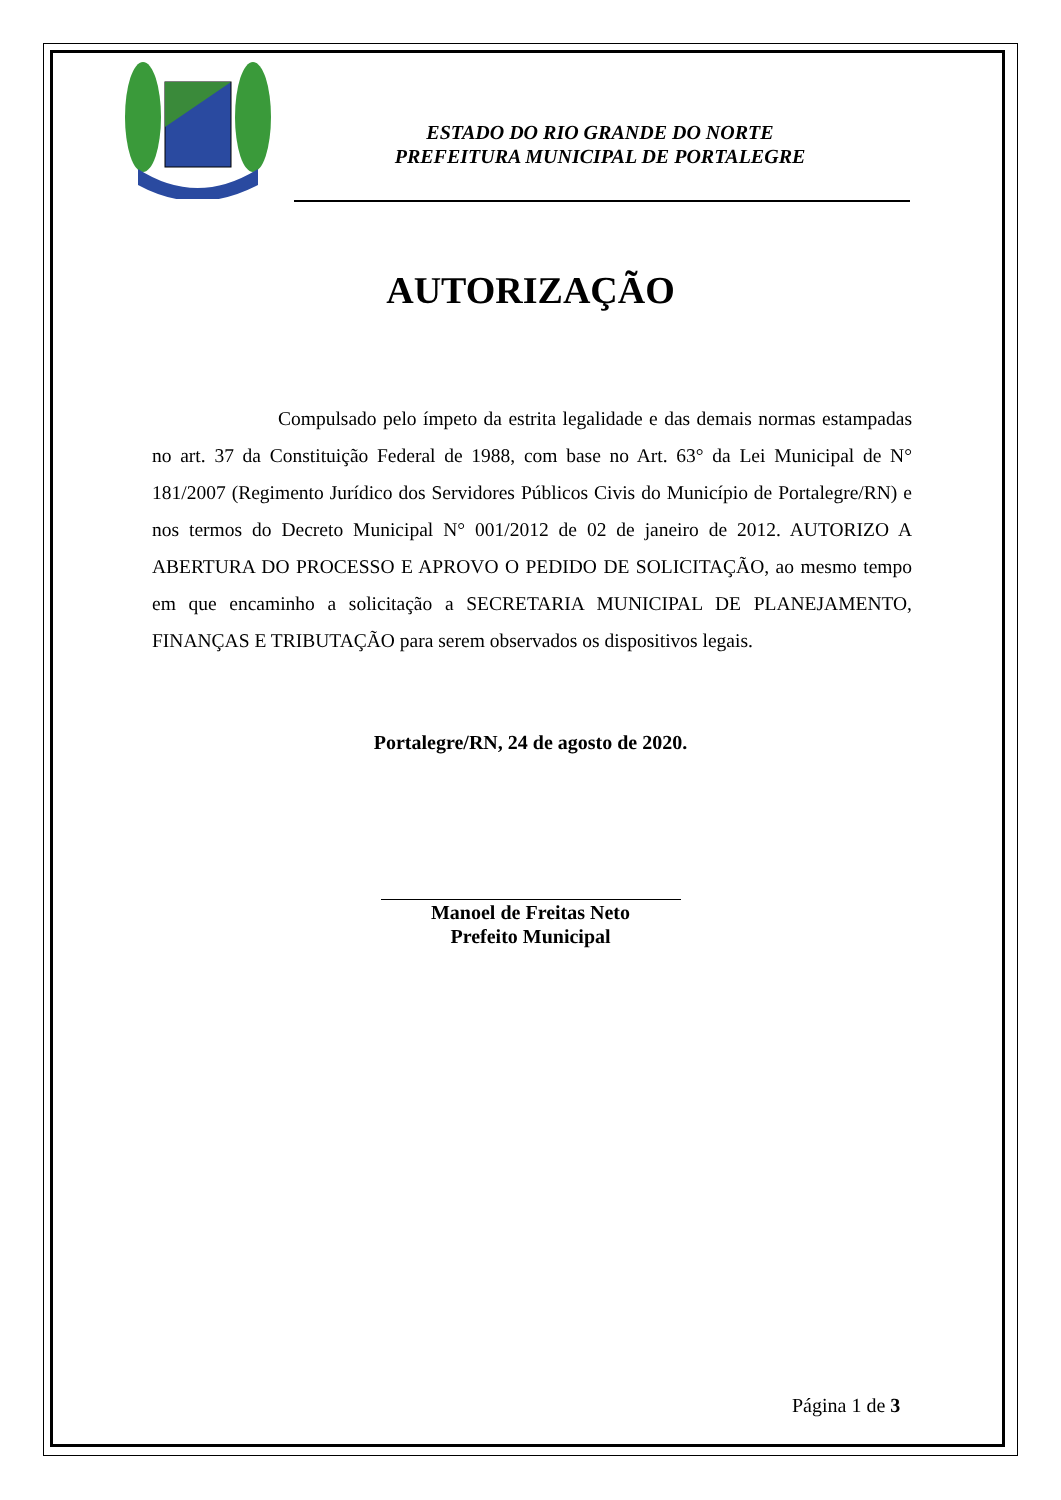ESTADO DO RIO GRANDE DO NORTE
PREFEITURA MUNICIPAL DE PORTALEGRE
AUTORIZAÇÃO
Compulsado pelo ímpeto da estrita legalidade e das demais normas estampadas no art. 37 da Constituição Federal de 1988, com base no Art. 63° da Lei Municipal de N° 181/2007 (Regimento Jurídico dos Servidores Públicos Civis do Município de Portalegre/RN) e nos termos do Decreto Municipal N° 001/2012 de 02 de janeiro de 2012. AUTORIZO A ABERTURA DO PROCESSO E APROVO O PEDIDO DE SOLICITAÇÃO, ao mesmo tempo em que encaminho a solicitação a SECRETARIA MUNICIPAL DE PLANEJAMENTO, FINANÇAS E TRIBUTAÇÃO para serem observados os dispositivos legais.
Portalegre/RN, 24 de agosto de 2020.
Manoel de Freitas Neto
Prefeito Municipal
Página 1 de 3